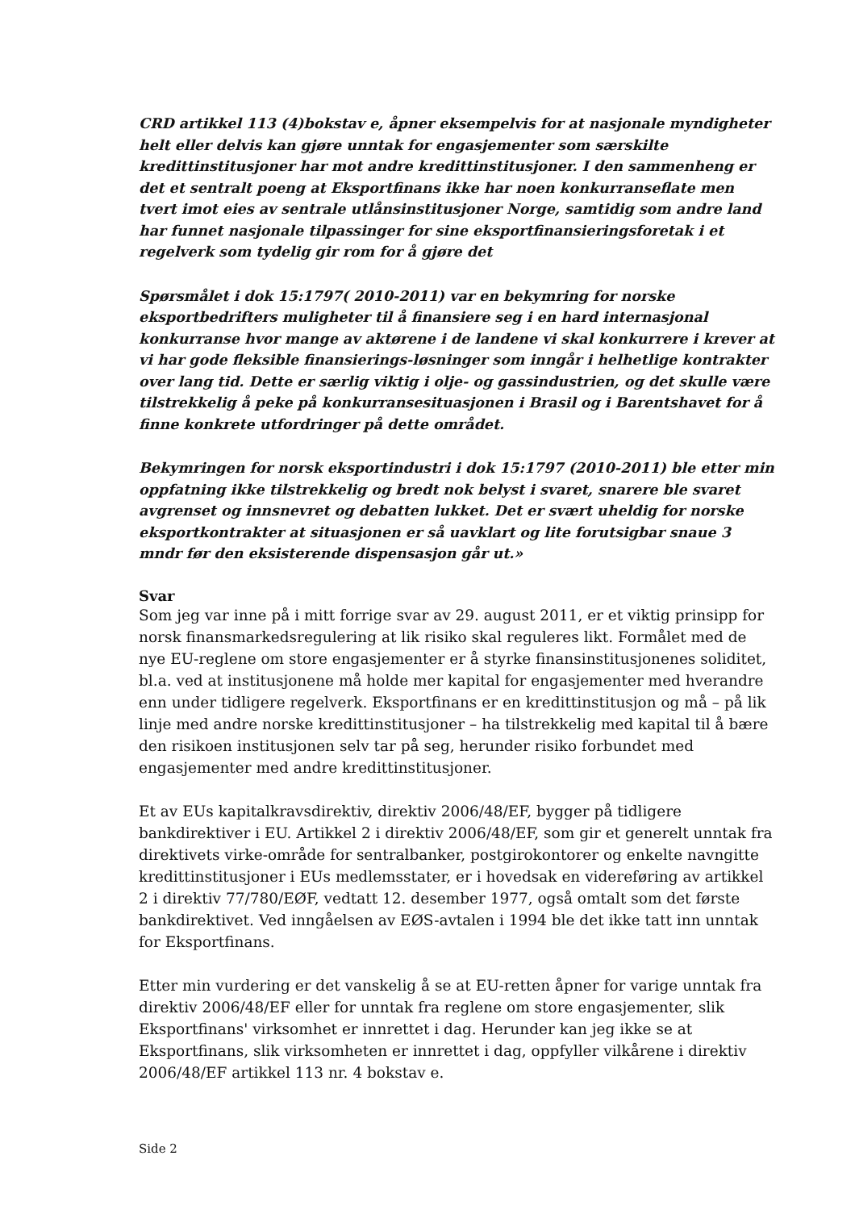CRD artikkel 113 (4)bokstav e, åpner eksempelvis for at nasjonale myndigheter helt eller delvis kan gjøre unntak for engasjementer som særskilte kredittinstitusjoner har mot andre kredittinstitusjoner. I den sammenheng er det et sentralt poeng at Eksportfinans ikke har noen konkurranseflate men tvert imot eies av sentrale utlånsinstitusjoner Norge, samtidig som andre land har funnet nasjonale tilpassinger for sine eksportfinansieringsforetak i et regelverk som tydelig gir rom for å gjøre det
Spørsmålet i dok 15:1797( 2010-2011) var en bekymring for norske eksportbedrifters muligheter til å finansiere seg i en hard internasjonal konkurranse hvor mange av aktørene i de landene vi skal konkurrere i krever at vi har gode fleksible finansierings-løsninger som inngår i helhetlige kontrakter over lang tid. Dette er særlig viktig i olje- og gassindustrien, og det skulle være tilstrekkelig å peke på konkurransesituasjonen i Brasil og i Barentshavet for å finne konkrete utfordringer på dette området.
Bekymringen for norsk eksportindustri i dok 15:1797 (2010-2011) ble etter min oppfatning ikke tilstrekkelig og bredt nok belyst i svaret, snarere ble svaret avgrenset og innsnevret og debatten lukket. Det er svært uheldig for norske eksportkontrakter at situasjonen er så uavklart og lite forutsigbar snaue 3 mndr før den eksisterende dispensasjon går ut.»
Svar
Som jeg var inne på i mitt forrige svar av 29. august 2011, er et viktig prinsipp for norsk finansmarkedsregulering at lik risiko skal reguleres likt. Formålet med de nye EU-reglene om store engasjementer er å styrke finansinstitusjonenes soliditet, bl.a. ved at institusjonene må holde mer kapital for engasjementer med hverandre enn under tidligere regelverk. Eksportfinans er en kredittinstitusjon og må – på lik linje med andre norske kredittinstitusjoner – ha tilstrekkelig med kapital til å bære den risikoen institusjonen selv tar på seg, herunder risiko forbundet med engasjementer med andre kredittinstitusjoner.
Et av EUs kapitalkravsdirektiv, direktiv 2006/48/EF, bygger på tidligere bankdirektiver i EU. Artikkel 2 i direktiv 2006/48/EF, som gir et generelt unntak fra direktivets virke-område for sentralbanker, postgirokontorer og enkelte navngitte kredittinstitusjoner i EUs medlemsstater, er i hovedsak en videreføring av artikkel 2 i direktiv 77/780/EØF, vedtatt 12. desember 1977, også omtalt som det første bankdirektivet. Ved inngåelsen av EØS-avtalen i 1994 ble det ikke tatt inn unntak for Eksportfinans.
Etter min vurdering er det vanskelig å se at EU-retten åpner for varige unntak fra direktiv 2006/48/EF eller for unntak fra reglene om store engasjementer, slik Eksportfinans' virksomhet er innrettet i dag. Herunder kan jeg ikke se at Eksportfinans, slik virksomheten er innrettet i dag, oppfyller vilkårene i direktiv 2006/48/EF artikkel 113 nr. 4 bokstav e.
Side 2